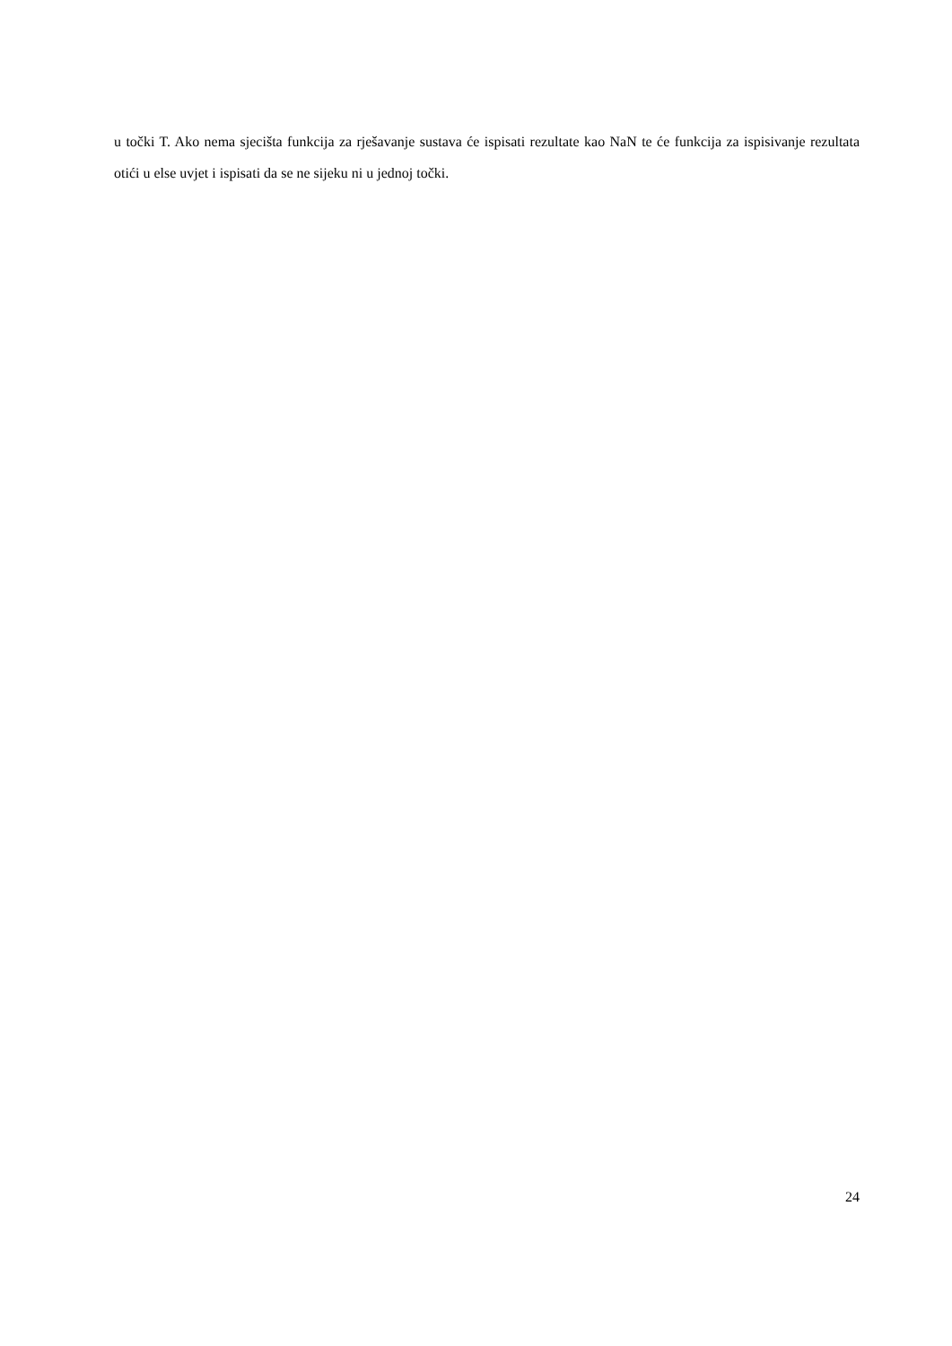u točki T. Ako nema sjecišta funkcija za rješavanje sustava će ispisati rezultate kao NaN te će funkcija za ispisivanje rezultata otići u else uvjet i ispisati da se ne sijeku ni u jednoj točki.
24